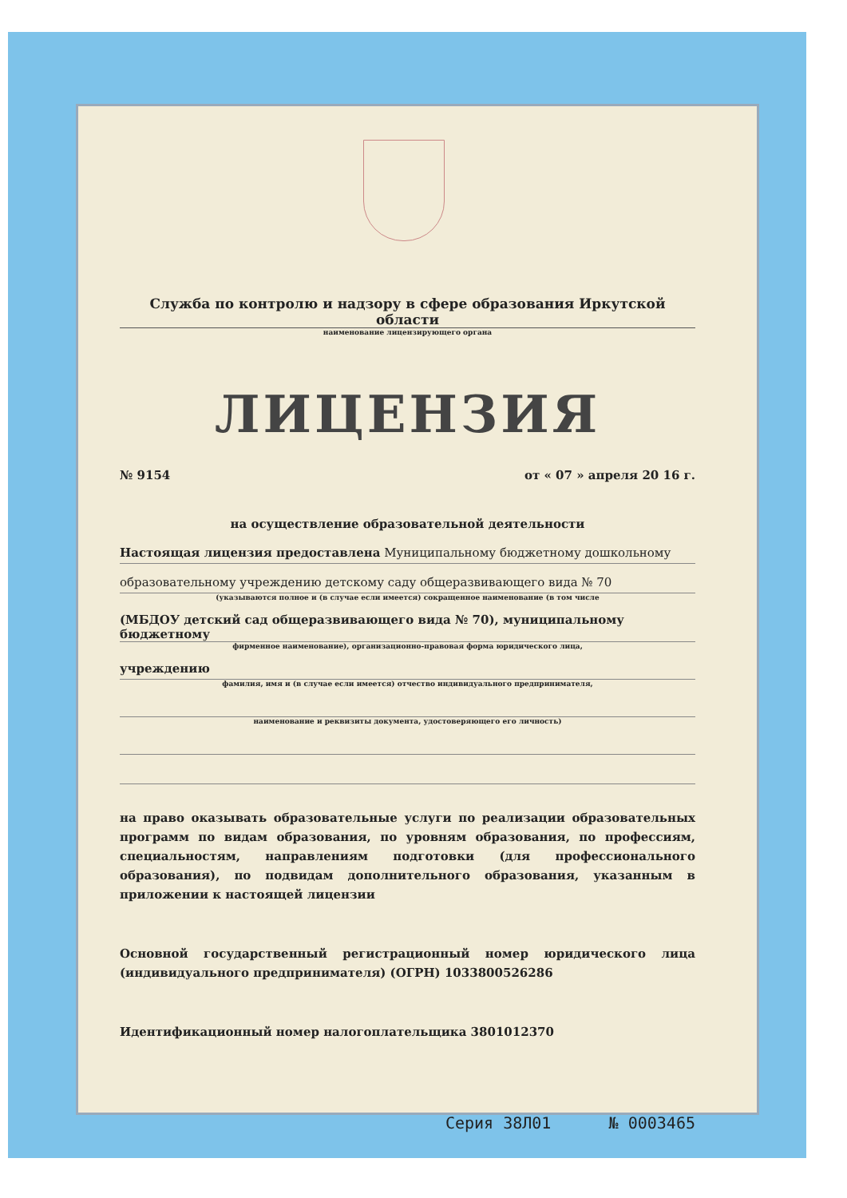Служба по контролю и надзору в сфере образования Иркутской области
наименование лицензирующего органа
ЛИЦЕНЗИЯ
№ 9154 от « 07 » апреля 20 16 г.
на осуществление образовательной деятельности
Настоящая лицензия предоставлена Муниципальному бюджетному дошкольному
образовательному учреждению детскому саду общеразвивающего вида № 70
(указываются полное и (в случае если имеется) сокращенное наименование (в том числе
(МБДОУ детский сад общеразвивающего вида № 70), муниципальному бюджетному
фирменное наименование), организационно-правовая форма юридического лица,
учреждению
фамилия, имя и (в случае если имеется) отчество индивидуального предпринимателя,
наименование и реквизиты документа, удостоверяющего его личность)
на право оказывать образовательные услуги по реализации образовательных программ по видам образования, по уровням образования, по профессиям, специальностям, направлениям подготовки (для профессионального образования), по подвидам дополнительного образования, указанным в приложении к настоящей лицензии
Основной государственный регистрационный номер юридического лица (индивидуального предпринимателя) (ОГРН) 1033800526286
Идентификационный номер налогоплательщика 3801012370
Серия 38Л01 № 0003465